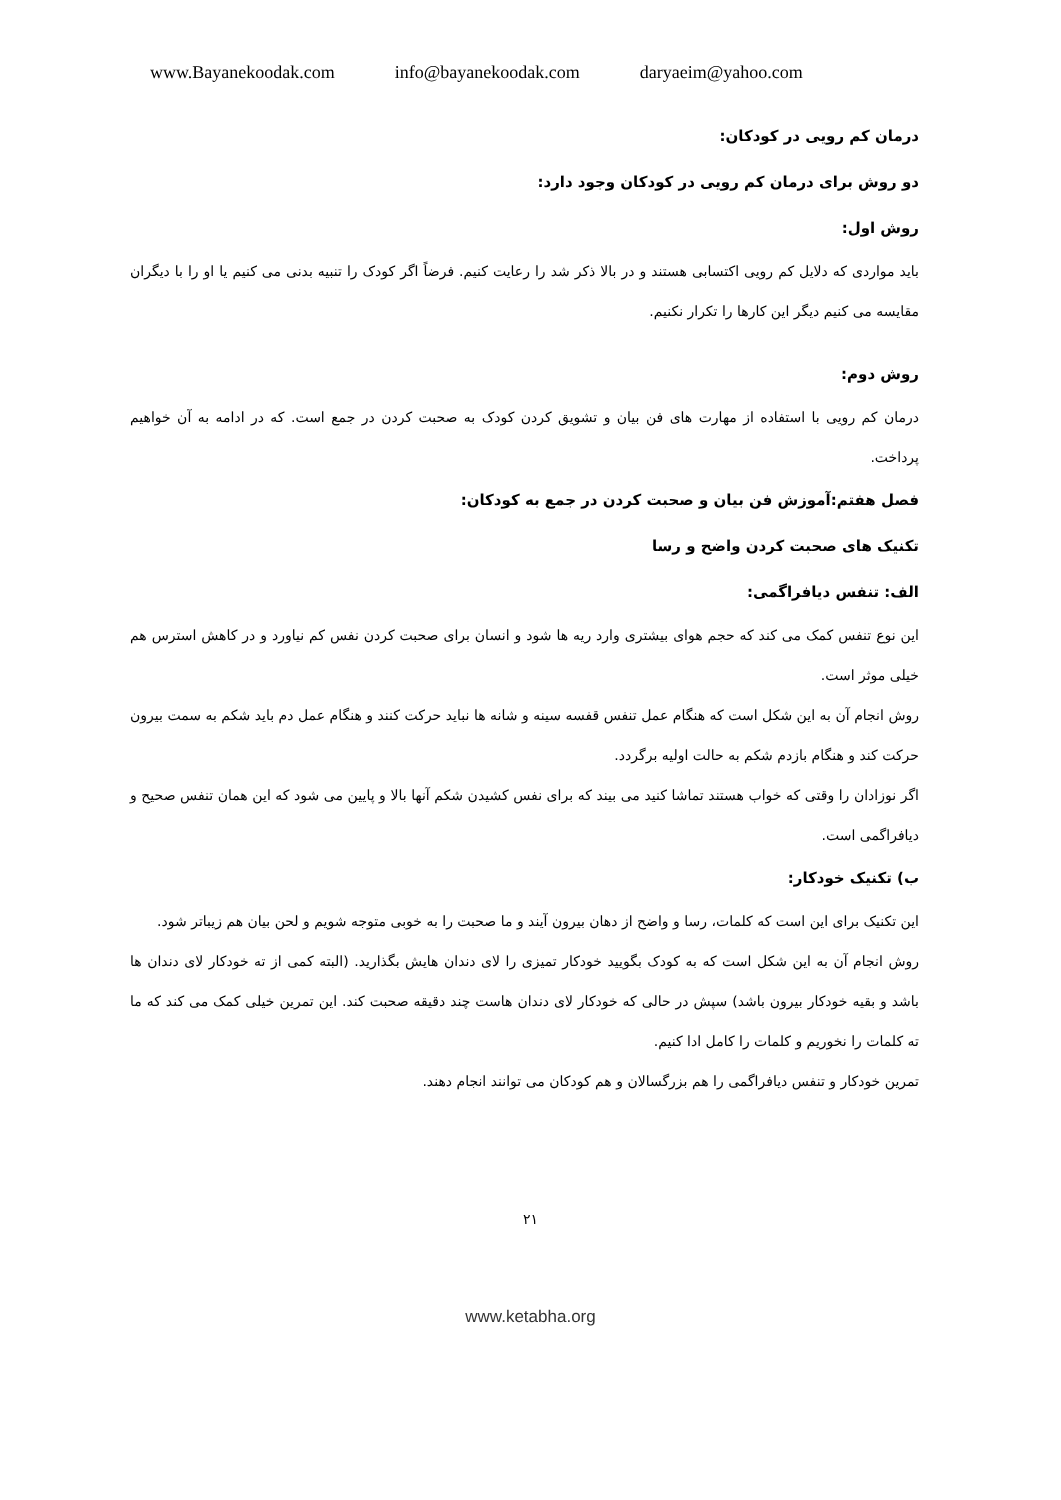www.Bayanekoodak.com info@bayanekoodak.com daryaeim@yahoo.com
درمان کم رویی در کودکان:
دو روش برای درمان کم رویی در کودکان وجود دارد:
روش اول:
باید مواردی که دلایل کم رویی اکتسابی هستند و در بالا ذکر شد را رعایت کنیم. فرضاً اگر کودک را تنبیه بدنی می کنیم یا او را با دیگران مقایسه می کنیم دیگر این کارها را تکرار نکنیم.
روش دوم:
درمان کم رویی با استفاده از مهارت های فن بیان و تشویق کردن کودک به صحبت کردن در جمع است. که در ادامه به آن خواهیم پرداخت.
فصل هفتم:آموزش فن بیان و صحبت کردن در جمع به کودکان:
تکنیک های صحبت کردن واضح و رسا
الف: تنفس دیافراگمی:
این نوع تنفس کمک می کند که حجم هوای بیشتری وارد ریه ها شود و انسان برای صحبت کردن نفس کم نیاورد و در کاهش استرس هم خیلی موثر است.
روش انجام آن به این شکل است که هنگام عمل تنفس قفسه سینه و شانه ها نباید حرکت کنند و هنگام عمل دم باید شکم به سمت بیرون حرکت کند و هنگام بازدم شکم به حالت اولیه برگردد.
اگر نوزادان را وقتی که خواب هستند تماشا کنید می بیند که برای نفس کشیدن شکم آنها بالا و پایین می شود که این همان تنفس صحیح و دیافراگمی است.
ب) تکنیک خودکار:
این تکنیک برای این است که کلمات، رسا و واضح از دهان بیرون آیند و ما صحبت را به خوبی متوجه شویم و لحن بیان هم زیباتر شود.
روش انجام آن به این شکل است که به کودک بگویید خودکار تمیزی را لای دندان هایش بگذارید. (البته کمی از ته خودکار لای دندان ها باشد و بقیه خودکار بیرون باشد) سپش در حالی که خودکار لای دندان هاست چند دقیقه صحبت کند. این تمرین خیلی کمک می کند که ما ته کلمات را نخوریم و کلمات را کامل ادا کنیم.
تمرین خودکار و تنفس دیافراگمی را هم بزرگسالان و هم کودکان می توانند انجام دهند.
۲۱
www.ketabha.org